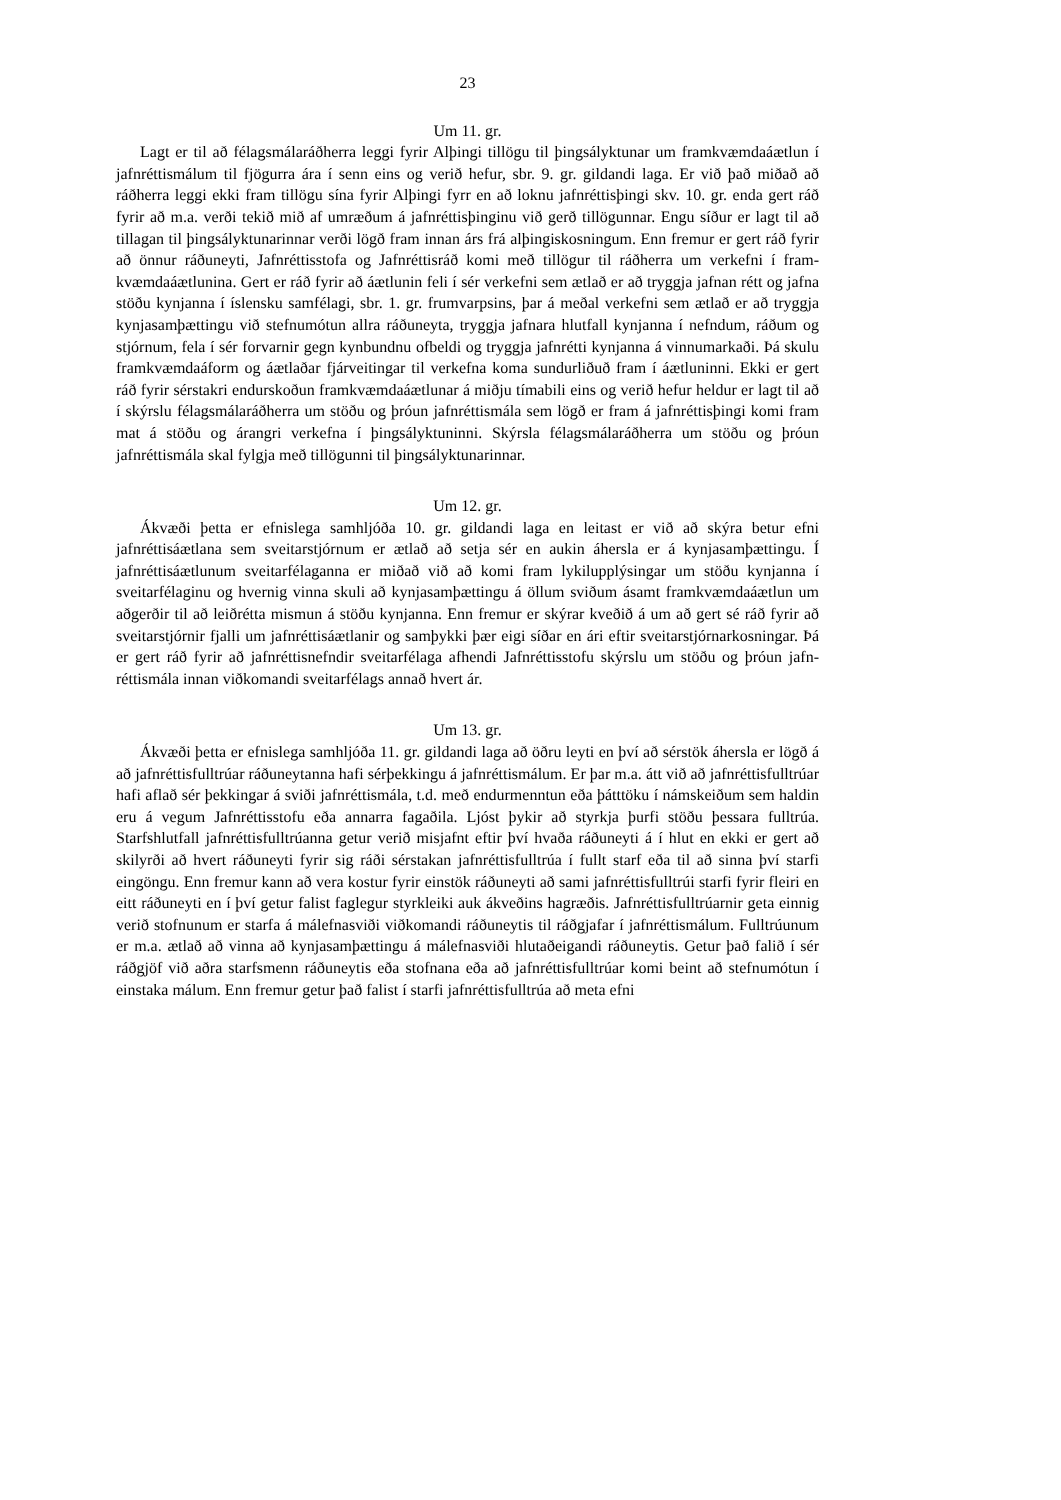23
Um 11. gr.
Lagt er til að félagsmálaráðherra leggi fyrir Alþingi tillögu til þingsályktunar um framkvæmdaáætlun í jafnréttismálum til fjögurra ára í senn eins og verið hefur, sbr. 9. gr. gildandi laga. Er við það miðað að ráðherra leggi ekki fram tillögu sína fyrir Alþingi fyrr en að loknu jafnréttisþingi skv. 10. gr. enda gert ráð fyrir að m.a. verði tekið mið af umræðum á jafnréttisþinginu við gerð tillögunnar. Engu síður er lagt til að tillagan til þingsályktunar­innar verði lögð fram innan árs frá alþingiskosningum. Enn fremur er gert ráð fyrir að önnur ráðuneyti, Jafnréttisstofa og Jafnréttisráð komi með tillögur til ráðherra um verkefni í fram­kvæmdaáætlunina. Gert er ráð fyrir að áætlunin feli í sér verkefni sem ætlað er að tryggja jafnan rétt og jafna stöðu kynjanna í íslensku samfélagi, sbr. 1. gr. frumvarpsins, þar á meðal verkefni sem ætlað er að tryggja kynjasamþættingu við stefnumótun allra ráðuneyta, tryggja jafnara hlutfall kynjanna í nefndum, ráðum og stjórnum, fela í sér forvarnir gegn kynbundnu ofbeldi og tryggja jafnrétti kynjanna á vinnumarkaði. Þá skulu framkvæmdaáform og áætl­aðar fjárveitingar til verkefna koma sundurliðuð fram í áætluninni. Ekki er gert ráð fyrir sérstakri endurskoðun framkvæmdaáætlunar á miðju tímabili eins og verið hefur heldur er lagt til að í skýrslu félagsmálaráðherra um stöðu og þróun jafnréttismála sem lögð er fram á jafnréttisþingi komi fram mat á stöðu og árangri verkefna í þingsályktuninni. Skýrsla félagsmálaráðherra um stöðu og þróun jafnréttismála skal fylgja með tillögunni til þings­ályktunarinnar.
Um 12. gr.
Ákvæði þetta er efnislega samhljóða 10. gr. gildandi laga en leitast er við að skýra betur efni jafnréttisáætlana sem sveitarstjórnum er ætlað að setja sér en aukin áhersla er á kynja­samþættingu. Í jafnréttisáætlunum sveitarfélaganna er miðað við að komi fram lykilupp­lýsingar um stöðu kynjanna í sveitarfélaginu og hvernig vinna skuli að kynjasamþættingu á öllum sviðum ásamt framkvæmdaáætlun um aðgerðir til að leiðrétta mismun á stöðu kynj­anna. Enn fremur er skýrar kveðið á um að gert sé ráð fyrir að sveitarstjórnir fjalli um jafn­réttisáætlanir og samþykki þær eigi síðar en ári eftir sveitarstjórnarkosningar. Þá er gert ráð fyrir að jafnréttisnefndir sveitarfélaga afhendi Jafnréttisstofu skýrslu um stöðu og þróun jafn­réttismála innan viðkomandi sveitarfélags annað hvert ár.
Um 13. gr.
Ákvæði þetta er efnislega samhljóða 11. gr. gildandi laga að öðru leyti en því að sérstök áhersla er lögð á að jafnréttisfulltrúar ráðuneytanna hafi sérþekkingu á jafnréttismálum. Er þar m.a. átt við að jafnréttisfulltrúar hafi aflað sér þekkingar á sviði jafnréttismála, t.d. með endurmenntun eða þátttöku í námskeiðum sem haldin eru á vegum Jafnréttisstofu eða annarra fagaðila. Ljóst þykir að styrkja þurfi stöðu þessara fulltrúa. Starfshlutfall jafnréttisfulltrúanna getur verið misjafnt eftir því hvaða ráðuneyti á í hlut en ekki er gert að skilyrði að hvert ráðuneyti fyrir sig ráði sérstakan jafnréttisfulltrúa í fullt starf eða til að sinna því starfi eingöngu. Enn fremur kann að vera kostur fyrir einstök ráðuneyti að sami jafnréttisfulltrúi starfi fyrir fleiri en eitt ráðuneyti en í því getur falist faglegur styrkleiki auk ákveðins hagræðis. Jafnréttisfulltrúarnir geta einnig verið stofnunum er starfa á málefnasviði viðkomandi ráðuneytis til ráðgjafar í jafnréttismálum. Fulltrúunum er m.a. ætlað að vinna að kynjasamþættingu á málefnasviði hlutaðeigandi ráðuneytis. Getur það falið í sér ráðgjöf við aðra starfsmenn ráðuneytis eða stofnana eða að jafnréttisfulltrúar komi beint að stefnu­mótun í einstaka málum. Enn fremur getur það falist í starfi jafnréttisfulltrúa að meta efni